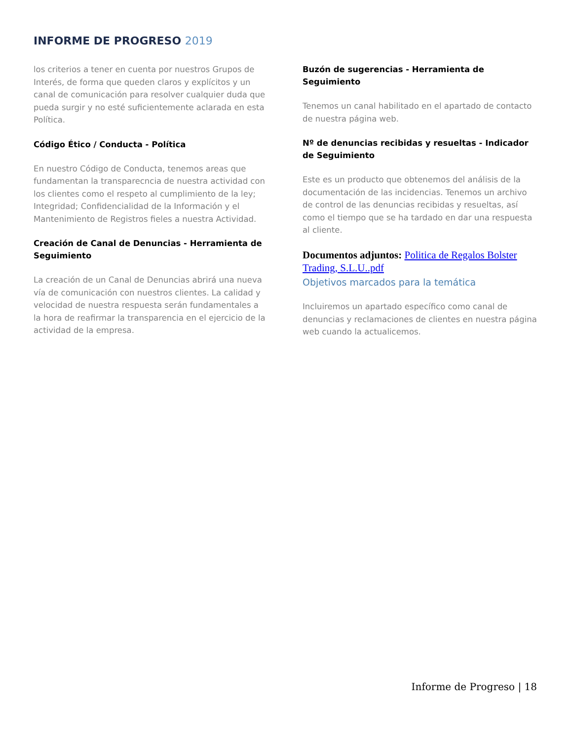INFORME DE PROGRESO 2019
los criterios a tener en cuenta por nuestros Grupos de Interés, de forma que queden claros y explícitos y un canal de comunicación para resolver cualquier duda que pueda surgir y no esté suficientemente aclarada en esta Política.
Código Ético / Conducta - Política
En nuestro Código de Conducta, tenemos areas que fundamentan la transparecncia de nuestra actividad con los clientes como el respeto al cumplimiento de la ley; Integridad; Confidencialidad de la Información y el Mantenimiento de Registros fieles a nuestra Actividad.
Creación de Canal de Denuncias - Herramienta de Seguimiento
La creación de un Canal de Denuncias abrirá una nueva vía de comunicación con nuestros clientes. La calidad y velocidad de nuestra respuesta serán fundamentales a la hora de reafirmar la transparencia en el ejercicio de la actividad de la empresa.
Buzón de sugerencias - Herramienta de Seguimiento
Tenemos un canal habilitado en el apartado de contacto de nuestra página web.
Nº de denuncias recibidas y resueltas - Indicador de Seguimiento
Este es un producto que obtenemos del análisis de la documentación de las incidencias. Tenemos un archivo de control de las denuncias recibidas y resueltas, así como el tiempo que se ha tardado en dar una respuesta al cliente.
Documentos adjuntos: Politica de Regalos Bolster Trading, S.L.U..pdf
Objetivos marcados para la temática
Incluiremos un apartado específico como canal de denuncias y reclamaciones de clientes en nuestra página web cuando la actualicemos.
Informe de Progreso | 18